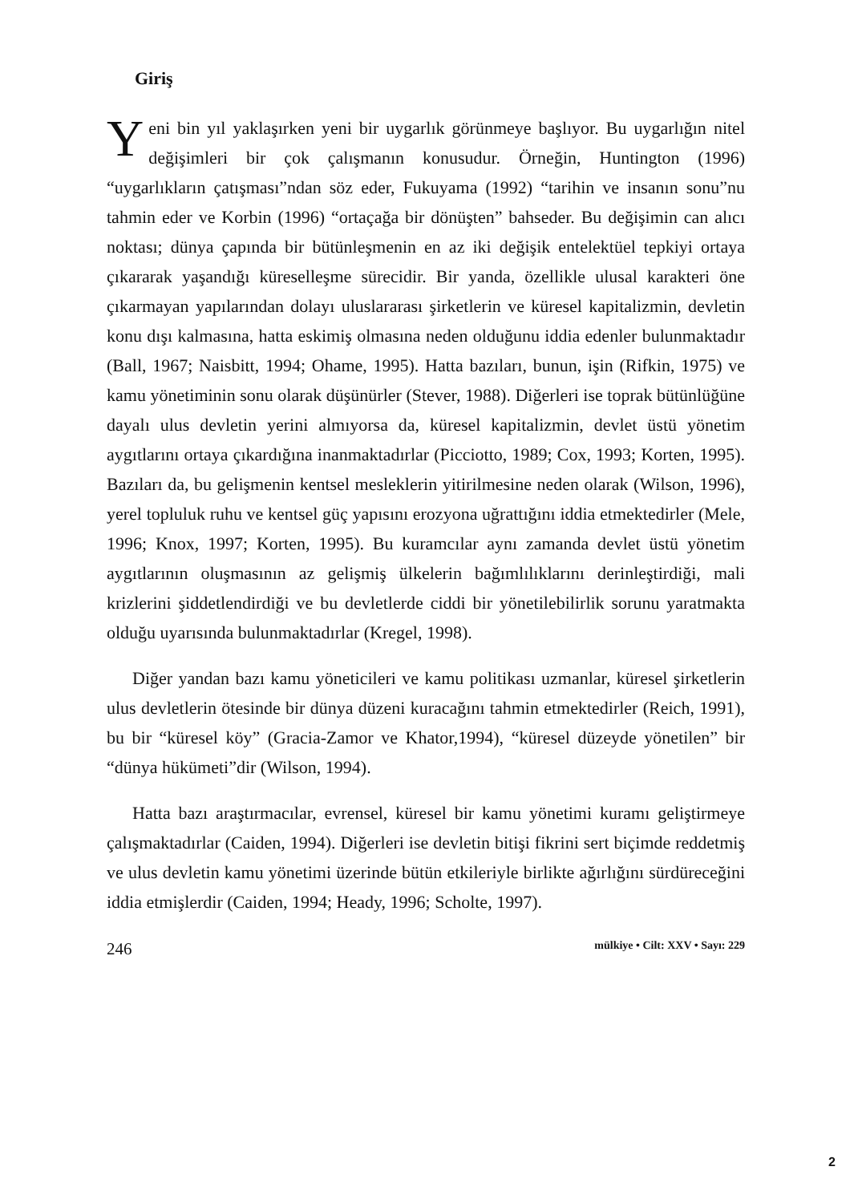Giriş
Yeni bin yıl yaklaşırken yeni bir uygarlık görünmeye başlıyor. Bu uygarlığın nitel değişimleri bir çok çalışmanın konusudur. Örneğin, Huntington (1996) “uygarlıkların çatışması”ndan söz eder, Fukuyama (1992) “tarihin ve insanın sonu”nu tahmin eder ve Korbin (1996) “ortaçağa bir dönüşten” bahseder. Bu değişimin can alıcı noktası; dünya çapında bir bütünleşmenin en az iki değişik entelektüel tepkiyi ortaya çıkararak yaşandığı küreselleşme sürecidir. Bir yanda, özellikle ulusal karakteri öne çıkarmayan yapılarından dolayı uluslararası şirketlerin ve küresel kapitalizmin, devletin konu dışı kalmasına, hatta eskimiş olmasına neden olduğunu iddia edenler bulunmaktadır (Ball, 1967; Naisbitt, 1994; Ohame, 1995). Hatta bazıları, bunun, işin (Rifkin, 1975) ve kamu yönetiminin sonu olarak düşünürler (Stever, 1988). Diğerleri ise toprak bütünlüğüne dayalı ulus devletin yerini almıyorsa da, küresel kapitalizmin, devlet üstü yönetim aygıtlarını ortaya çıkardığına inanmaktadırlar (Picciotto, 1989; Cox, 1993; Korten, 1995). Bazıları da, bu gelişmenin kentsel mesleklerin yitirilmesine neden olarak (Wilson, 1996), yerel topluluk ruhu ve kentsel güç yapısını erozyona uğrattığını iddia etmektedirler (Mele, 1996; Knox, 1997; Korten, 1995). Bu kuramcılar aynı zamanda devlet üstü yönetim aygıtlarının oluşmasının az gelişmiş ülkelerin bağımlılıklarını derinleştirdiği, mali krizlerini şiddetlendirdiği ve bu devletlerde ciddi bir yönetilebilirlik sorunu yaratmakta olduğu uyarısında bulunmaktadırlar (Kregel, 1998).
Diğer yandan bazı kamu yöneticileri ve kamu politikası uzmanlar, küresel şirketlerin ulus devletlerin ötesinde bir dünya düzeni kuracağını tahmin etmektedirler (Reich, 1991), bu bir “küresel köy” (Gracia-Zamor ve Khator,1994), “küresel düzeyde yönetilen” bir “dünya hükümeti”dir (Wilson, 1994).
Hatta bazı araştırmacılar, evrensel, küresel bir kamu yönetimi kuramı geliştirmeye çalışmaktadırlar (Caiden, 1994). Diğerleri ise devletin bitişi fikrini sert biçimde reddetmiş ve ulus devletin kamu yönetimi üzerinde bütün etkileriyle birlikte ağırlığını sürdüreceğini iddia etmişlerdir (Caiden, 1994; Heady, 1996; Scholte, 1997).
246 mülkiye • Cilt: XXV • Sayı: 229
2